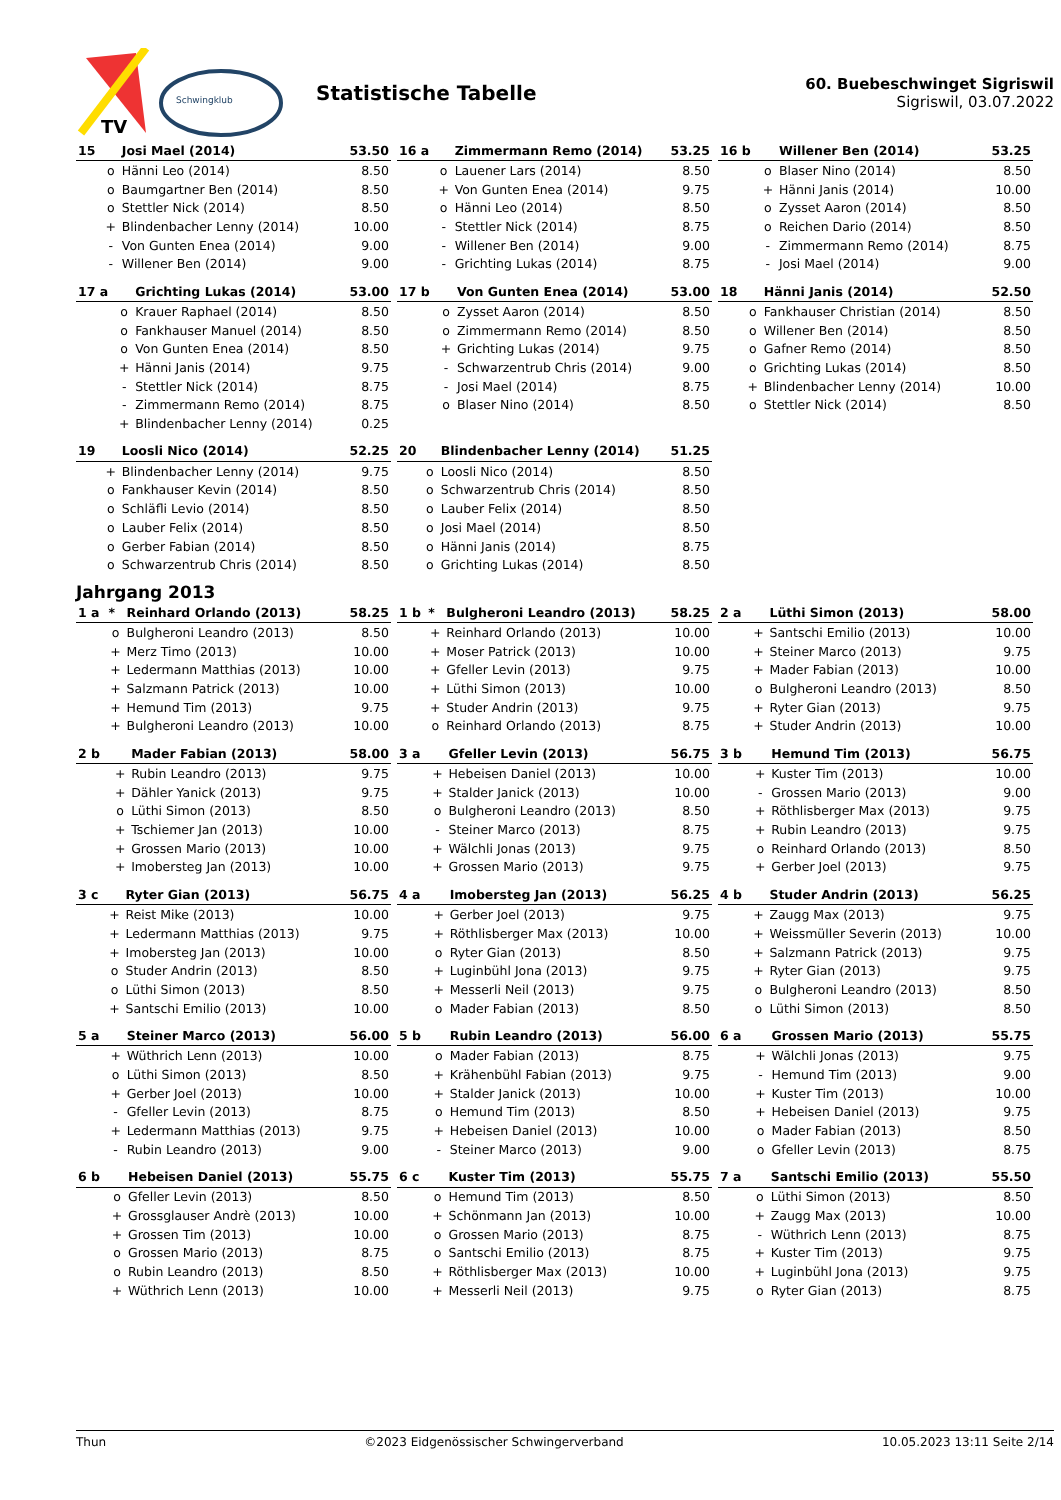TV
Schwingklub
Statistische Tabelle
60. Buebeschwinget Sigriswil
Sigriswil, 03.07.2022
| 15 | | Josi Mael (2014) | 53.50 |
| --- | --- | --- | --- |
| | o | Hänni Leo (2014) | 8.50 |
| | o | Baumgartner Ben (2014) | 8.50 |
| | o | Stettler Nick (2014) | 8.50 |
| | + | Blindenbacher Lenny (2014) | 10.00 |
| | - | Von Gunten Enea (2014) | 9.00 |
| | - | Willener Ben (2014) | 9.00 |
| 16 a | | Zimmermann Remo (2014) | 53.25 |
| --- | --- | --- | --- |
| | o | Lauener Lars (2014) | 8.50 |
| | + | Von Gunten Enea (2014) | 9.75 |
| | o | Hänni Leo (2014) | 8.50 |
| | - | Stettler Nick (2014) | 8.75 |
| | - | Willener Ben (2014) | 9.00 |
| | - | Grichting Lukas (2014) | 8.75 |
| 16 b | | Willener Ben (2014) | 53.25 |
| --- | --- | --- | --- |
| | o | Blaser Nino (2014) | 8.50 |
| | + | Hänni Janis (2014) | 10.00 |
| | o | Zysset Aaron (2014) | 8.50 |
| | o | Reichen Dario (2014) | 8.50 |
| | - | Zimmermann Remo (2014) | 8.75 |
| | - | Josi Mael (2014) | 9.00 |
| 17 a | | Grichting Lukas (2014) | 53.00 |
| --- | --- | --- | --- |
| | o | Krauer Raphael (2014) | 8.50 |
| | o | Fankhauser Manuel (2014) | 8.50 |
| | o | Von Gunten Enea (2014) | 8.50 |
| | + | Hänni Janis (2014) | 9.75 |
| | - | Stettler Nick (2014) | 8.75 |
| | - | Zimmermann Remo (2014) | 8.75 |
| | + | Blindenbacher Lenny (2014) | 0.25 |
| 17 b | | Von Gunten Enea (2014) | 53.00 |
| --- | --- | --- | --- |
| | o | Zysset Aaron (2014) | 8.50 |
| | o | Zimmermann Remo (2014) | 8.50 |
| | + | Grichting Lukas (2014) | 9.75 |
| | - | Schwarzentrub Chris (2014) | 9.00 |
| | - | Josi Mael (2014) | 8.75 |
| | o | Blaser Nino (2014) | 8.50 |
| 18 | | Hänni Janis (2014) | 52.50 |
| --- | --- | --- | --- |
| | o | Fankhauser Christian (2014) | 8.50 |
| | o | Willener Ben (2014) | 8.50 |
| | o | Gafner Remo (2014) | 8.50 |
| | o | Grichting Lukas (2014) | 8.50 |
| | + | Blindenbacher Lenny (2014) | 10.00 |
| | o | Stettler Nick (2014) | 8.50 |
| 19 | | Loosli Nico (2014) | 52.25 |
| --- | --- | --- | --- |
| | + | Blindenbacher Lenny (2014) | 9.75 |
| | o | Fankhauser Kevin (2014) | 8.50 |
| | o | Schläfli Levio (2014) | 8.50 |
| | o | Lauber Felix (2014) | 8.50 |
| | o | Gerber Fabian (2014) | 8.50 |
| | o | Schwarzentrub Chris (2014) | 8.50 |
| 20 | | Blindenbacher Lenny (2014) | 51.25 |
| --- | --- | --- | --- |
| | o | Loosli Nico (2014) | 8.50 |
| | o | Schwarzentrub Chris (2014) | 8.50 |
| | o | Lauber Felix (2014) | 8.50 |
| | o | Josi Mael (2014) | 8.50 |
| | o | Hänni Janis (2014) | 8.75 |
| | o | Grichting Lukas (2014) | 8.50 |
Jahrgang 2013
| 1 a | * | Reinhard Orlando (2013) | 58.25 |
| --- | --- | --- | --- |
| | o | Bulgheroni Leandro (2013) | 8.50 |
| | + | Merz Timo (2013) | 10.00 |
| | + | Ledermann Matthias (2013) | 10.00 |
| | + | Salzmann Patrick (2013) | 10.00 |
| | + | Hemund Tim (2013) | 9.75 |
| | + | Bulgheroni Leandro (2013) | 10.00 |
| 1 b | * | Bulgheroni Leandro (2013) | 58.25 |
| --- | --- | --- | --- |
| | + | Reinhard Orlando (2013) | 10.00 |
| | + | Moser Patrick (2013) | 10.00 |
| | + | Gfeller Levin (2013) | 9.75 |
| | + | Lüthi Simon (2013) | 10.00 |
| | + | Studer Andrin (2013) | 9.75 |
| | o | Reinhard Orlando (2013) | 8.75 |
| 2 a | | Lüthi Simon (2013) | 58.00 |
| --- | --- | --- | --- |
| | + | Santschi Emilio (2013) | 10.00 |
| | + | Steiner Marco (2013) | 9.75 |
| | + | Mader Fabian (2013) | 10.00 |
| | o | Bulgheroni Leandro (2013) | 8.50 |
| | + | Ryter Gian (2013) | 9.75 |
| | + | Studer Andrin (2013) | 10.00 |
| 2 b | | Mader Fabian (2013) | 58.00 |
| --- | --- | --- | --- |
| | + | Rubin Leandro (2013) | 9.75 |
| | + | Dähler Yanick (2013) | 9.75 |
| | o | Lüthi Simon (2013) | 8.50 |
| | + | Tschiemer Jan (2013) | 10.00 |
| | + | Grossen Mario (2013) | 10.00 |
| | + | Imobersteg Jan (2013) | 10.00 |
| 3 a | | Gfeller Levin (2013) | 56.75 |
| --- | --- | --- | --- |
| | + | Hebeisen Daniel (2013) | 10.00 |
| | + | Stalder Janick (2013) | 10.00 |
| | o | Bulgheroni Leandro (2013) | 8.50 |
| | - | Steiner Marco (2013) | 8.75 |
| | + | Wälchli Jonas (2013) | 9.75 |
| | + | Grossen Mario (2013) | 9.75 |
| 3 b | | Hemund Tim (2013) | 56.75 |
| --- | --- | --- | --- |
| | + | Kuster Tim (2013) | 10.00 |
| | - | Grossen Mario (2013) | 9.00 |
| | + | Röthlisberger Max (2013) | 9.75 |
| | + | Rubin Leandro (2013) | 9.75 |
| | o | Reinhard Orlando (2013) | 8.50 |
| | + | Gerber Joel (2013) | 9.75 |
| 3 c | | Ryter Gian (2013) | 56.75 |
| --- | --- | --- | --- |
| | + | Reist Mike (2013) | 10.00 |
| | + | Ledermann Matthias (2013) | 9.75 |
| | + | Imobersteg Jan (2013) | 10.00 |
| | o | Studer Andrin (2013) | 8.50 |
| | o | Lüthi Simon (2013) | 8.50 |
| | + | Santschi Emilio (2013) | 10.00 |
| 4 a | | Imobersteg Jan (2013) | 56.25 |
| --- | --- | --- | --- |
| | + | Gerber Joel (2013) | 9.75 |
| | + | Röthlisberger Max (2013) | 10.00 |
| | o | Ryter Gian (2013) | 8.50 |
| | + | Luginbühl Jona (2013) | 9.75 |
| | + | Messerli Neil (2013) | 9.75 |
| | o | Mader Fabian (2013) | 8.50 |
| 4 b | | Studer Andrin (2013) | 56.25 |
| --- | --- | --- | --- |
| | + | Zaugg Max (2013) | 9.75 |
| | + | Weissmüller Severin (2013) | 10.00 |
| | + | Salzmann Patrick (2013) | 9.75 |
| | + | Ryter Gian (2013) | 9.75 |
| | o | Bulgheroni Leandro (2013) | 8.50 |
| | o | Lüthi Simon (2013) | 8.50 |
| 5 a | | Steiner Marco (2013) | 56.00 |
| --- | --- | --- | --- |
| | + | Wüthrich Lenn (2013) | 10.00 |
| | o | Lüthi Simon (2013) | 8.50 |
| | + | Gerber Joel (2013) | 10.00 |
| | - | Gfeller Levin (2013) | 8.75 |
| | + | Ledermann Matthias (2013) | 9.75 |
| | - | Rubin Leandro (2013) | 9.00 |
| 5 b | | Rubin Leandro (2013) | 56.00 |
| --- | --- | --- | --- |
| | o | Mader Fabian (2013) | 8.75 |
| | + | Krähenbühl Fabian (2013) | 9.75 |
| | + | Stalder Janick (2013) | 10.00 |
| | o | Hemund Tim (2013) | 8.50 |
| | + | Hebeisen Daniel (2013) | 10.00 |
| | - | Steiner Marco (2013) | 9.00 |
| 6 a | | Grossen Mario (2013) | 55.75 |
| --- | --- | --- | --- |
| | + | Wälchli Jonas (2013) | 9.75 |
| | - | Hemund Tim (2013) | 9.00 |
| | + | Kuster Tim (2013) | 10.00 |
| | + | Hebeisen Daniel (2013) | 9.75 |
| | o | Mader Fabian (2013) | 8.50 |
| | o | Gfeller Levin (2013) | 8.75 |
| 6 b | | Hebeisen Daniel (2013) | 55.75 |
| --- | --- | --- | --- |
| | o | Gfeller Levin (2013) | 8.50 |
| | + | Grossglauser Andrè (2013) | 10.00 |
| | + | Grossen Tim (2013) | 10.00 |
| | o | Grossen Mario (2013) | 8.75 |
| | o | Rubin Leandro (2013) | 8.50 |
| | + | Wüthrich Lenn (2013) | 10.00 |
| 6 c | | Kuster Tim (2013) | 55.75 |
| --- | --- | --- | --- |
| | o | Hemund Tim (2013) | 8.50 |
| | + | Schönmann Jan (2013) | 10.00 |
| | o | Grossen Mario (2013) | 8.75 |
| | o | Santschi Emilio (2013) | 8.75 |
| | + | Röthlisberger Max (2013) | 10.00 |
| | + | Messerli Neil (2013) | 9.75 |
| 7 a | | Santschi Emilio (2013) | 55.50 |
| --- | --- | --- | --- |
| | o | Lüthi Simon (2013) | 8.50 |
| | + | Zaugg Max (2013) | 10.00 |
| | - | Wüthrich Lenn (2013) | 8.75 |
| | + | Kuster Tim (2013) | 9.75 |
| | + | Luginbühl Jona (2013) | 9.75 |
| | o | Ryter Gian (2013) | 8.75 |
Thun ©2023 Eidgenössischer Schwingerverband 10.05.2023 13:11 Seite 2/14